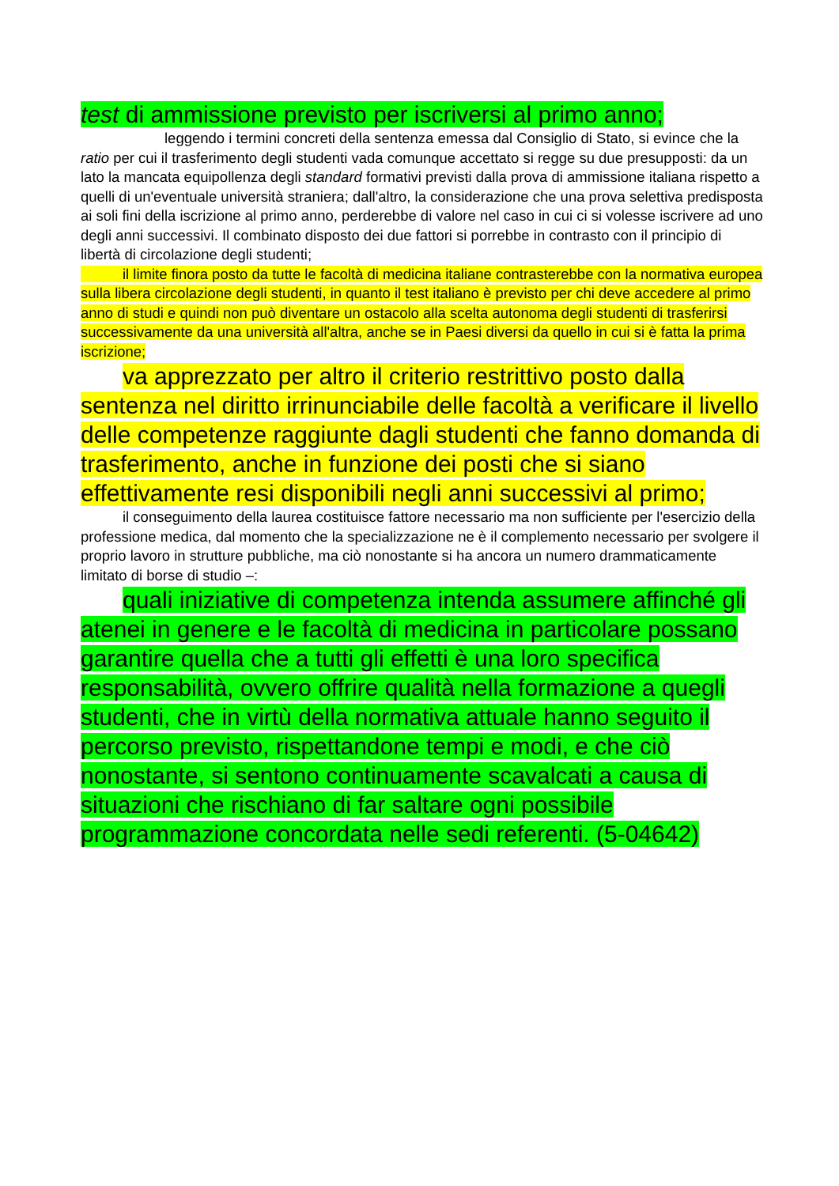test di ammissione previsto per iscriversi al primo anno;
leggendo i termini concreti della sentenza emessa dal Consiglio di Stato, si evince che la ratio per cui il trasferimento degli studenti vada comunque accettato si regge su due presupposti: da un lato la mancata equipollenza degli standard formativi previsti dalla prova di ammissione italiana rispetto a quelli di un'eventuale università straniera; dall'altro, la considerazione che una prova selettiva predisposta ai soli fini della iscrizione al primo anno, perderebbe di valore nel caso in cui ci si volesse iscrivere ad uno degli anni successivi. Il combinato disposto dei due fattori si porrebbe in contrasto con il principio di libertà di circolazione degli studenti;
il limite finora posto da tutte le facoltà di medicina italiane contrasterebbe con la normativa europea sulla libera circolazione degli studenti, in quanto il test italiano è previsto per chi deve accedere al primo anno di studi e quindi non può diventare un ostacolo alla scelta autonoma degli studenti di trasferirsi successivamente da una università all'altra, anche se in Paesi diversi da quello in cui si è fatta la prima iscrizione;
va apprezzato per altro il criterio restrittivo posto dalla sentenza nel diritto irrinunciabile delle facoltà a verificare il livello delle competenze raggiunte dagli studenti che fanno domanda di trasferimento, anche in funzione dei posti che si siano effettivamente resi disponibili negli anni successivi al primo;
il conseguimento della laurea costituisce fattore necessario ma non sufficiente per l'esercizio della professione medica, dal momento che la specializzazione ne è il complemento necessario per svolgere il proprio lavoro in strutture pubbliche, ma ciò nonostante si ha ancora un numero drammaticamente limitato di borse di studio –:
quali iniziative di competenza intenda assumere affinché gli atenei in genere e le facoltà di medicina in particolare possano garantire quella che a tutti gli effetti è una loro specifica responsabilità, ovvero offrire qualità nella formazione a quegli studenti, che in virtù della normativa attuale hanno seguito il percorso previsto, rispettandone tempi e modi, e che ciò nonostante, si sentono continuamente scavalcati a causa di situazioni che rischiano di far saltare ogni possibile programmazione concordata nelle sedi referenti. (5-04642)